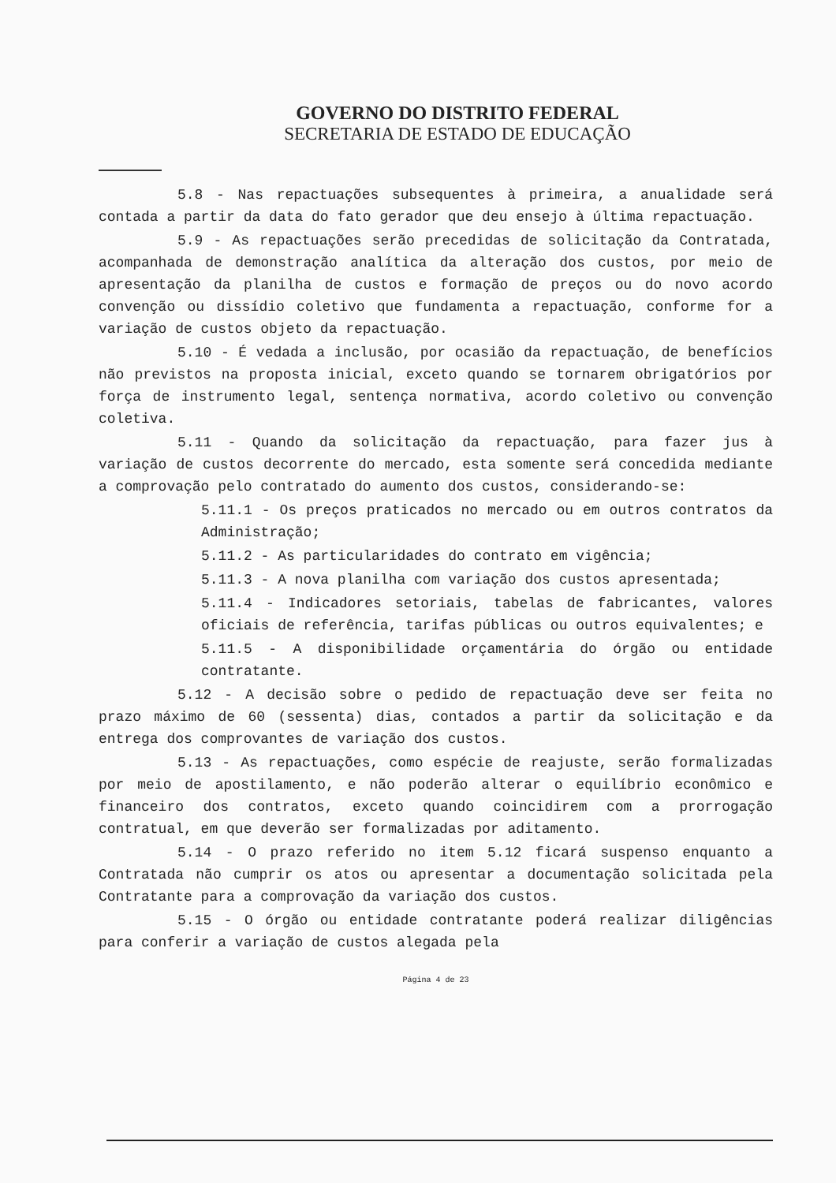GOVERNO DO DISTRITO FEDERAL
SECRETARIA DE ESTADO DE EDUCAÇÃO
5.8 - Nas repactuações subsequentes à primeira, a anualidade será contada a partir da data do fato gerador que deu ensejo à última repactuação.
5.9 - As repactuações serão precedidas de solicitação da Contratada, acompanhada de demonstração analítica da alteração dos custos, por meio de apresentação da planilha de custos e formação de preços ou do novo acordo convenção ou dissídio coletivo que fundamenta a repactuação, conforme for a variação de custos objeto da repactuação.
5.10 - É vedada a inclusão, por ocasião da repactuação, de benefícios não previstos na proposta inicial, exceto quando se tornarem obrigatórios por força de instrumento legal, sentença normativa, acordo coletivo ou convenção coletiva.
5.11 - Quando da solicitação da repactuação, para fazer jus à variação de custos decorrente do mercado, esta somente será concedida mediante a comprovação pelo contratado do aumento dos custos, considerando-se:
5.11.1 - Os preços praticados no mercado ou em outros contratos da Administração;
5.11.2 - As particularidades do contrato em vigência;
5.11.3 - A nova planilha com variação dos custos apresentada;
5.11.4 - Indicadores setoriais, tabelas de fabricantes, valores oficiais de referência, tarifas públicas ou outros equivalentes; e
5.11.5 - A disponibilidade orçamentária do órgão ou entidade contratante.
5.12 - A decisão sobre o pedido de repactuação deve ser feita no prazo máximo de 60 (sessenta) dias, contados a partir da solicitação e da entrega dos comprovantes de variação dos custos.
5.13 - As repactuações, como espécie de reajuste, serão formalizadas por meio de apostilamento, e não poderão alterar o equilíbrio econômico e financeiro dos contratos, exceto quando coincidirem com a prorrogação contratual, em que deverão ser formalizadas por aditamento.
5.14 - O prazo referido no item 5.12 ficará suspenso enquanto a Contratada não cumprir os atos ou apresentar a documentação solicitada pela Contratante para a comprovação da variação dos custos.
5.15 - O órgão ou entidade contratante poderá realizar diligências para conferir a variação de custos alegada pela
Página 4 de 23